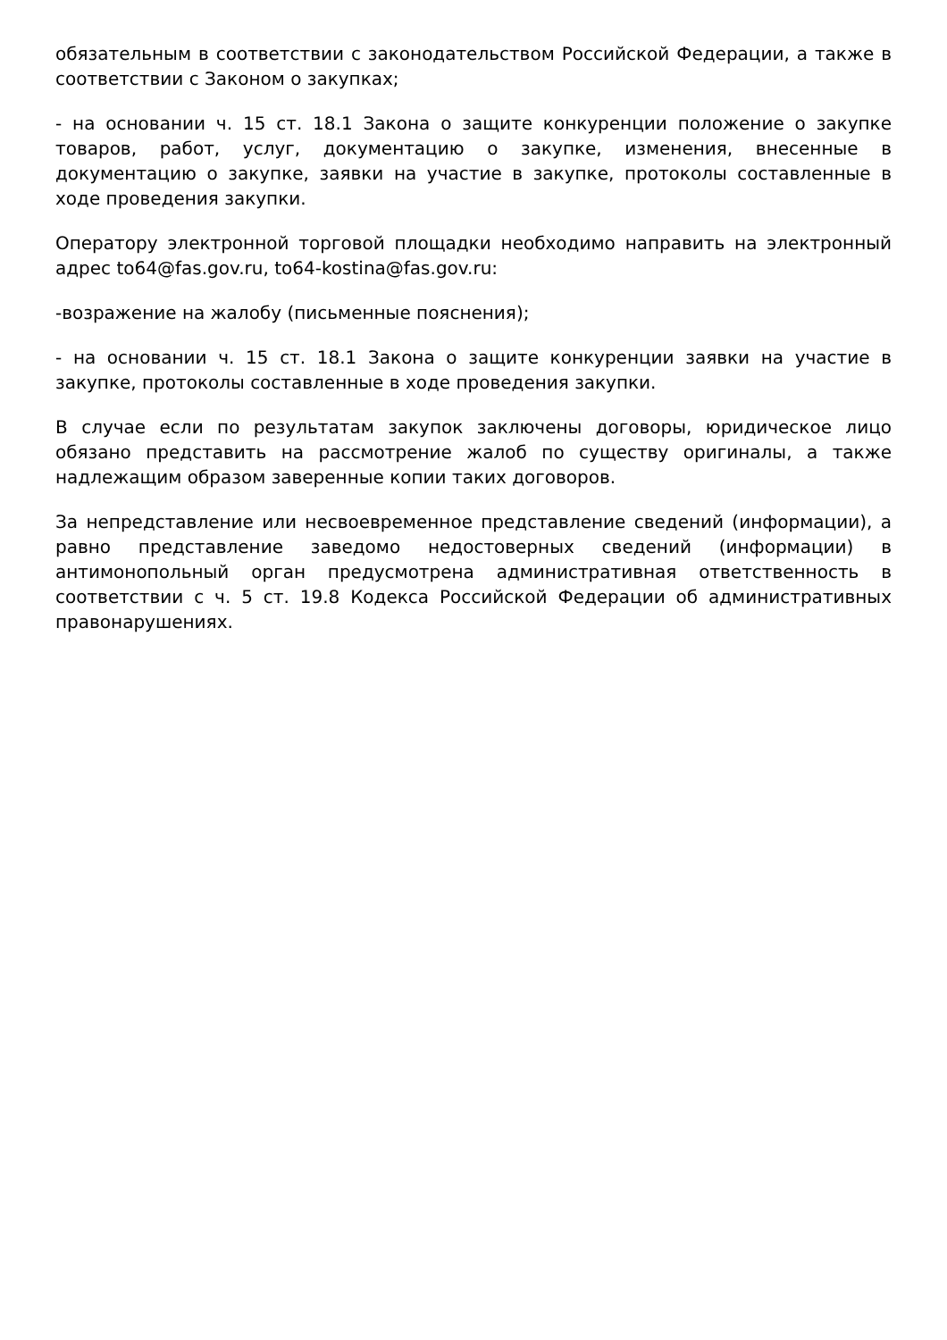обязательным в соответствии с законодательством Российской Федерации, а также в соответствии с Законом о закупках;
- на основании ч. 15 ст. 18.1 Закона о защите конкуренции положение о закупке товаров, работ, услуг, документацию о закупке, изменения, внесенные в документацию о закупке, заявки на участие в закупке, протоколы составленные в ходе проведения закупки.
Оператору электронной торговой площадки необходимо направить на электронный адрес to64@fas.gov.ru, to64-kostina@fas.gov.ru:
-возражение на жалобу (письменные пояснения);
- на основании ч. 15 ст. 18.1 Закона о защите конкуренции заявки на участие в закупке, протоколы составленные в ходе проведения закупки.
В случае если по результатам закупок заключены договоры, юридическое лицо обязано представить на рассмотрение жалоб по существу оригиналы, а также надлежащим образом заверенные копии таких договоров.
За непредставление или несвоевременное представление сведений (информации), а равно представление заведомо недостоверных сведений (информации) в антимонопольный орган предусмотрена административная ответственность в соответствии с ч. 5 ст. 19.8 Кодекса Российской Федерации об административных правонарушениях.